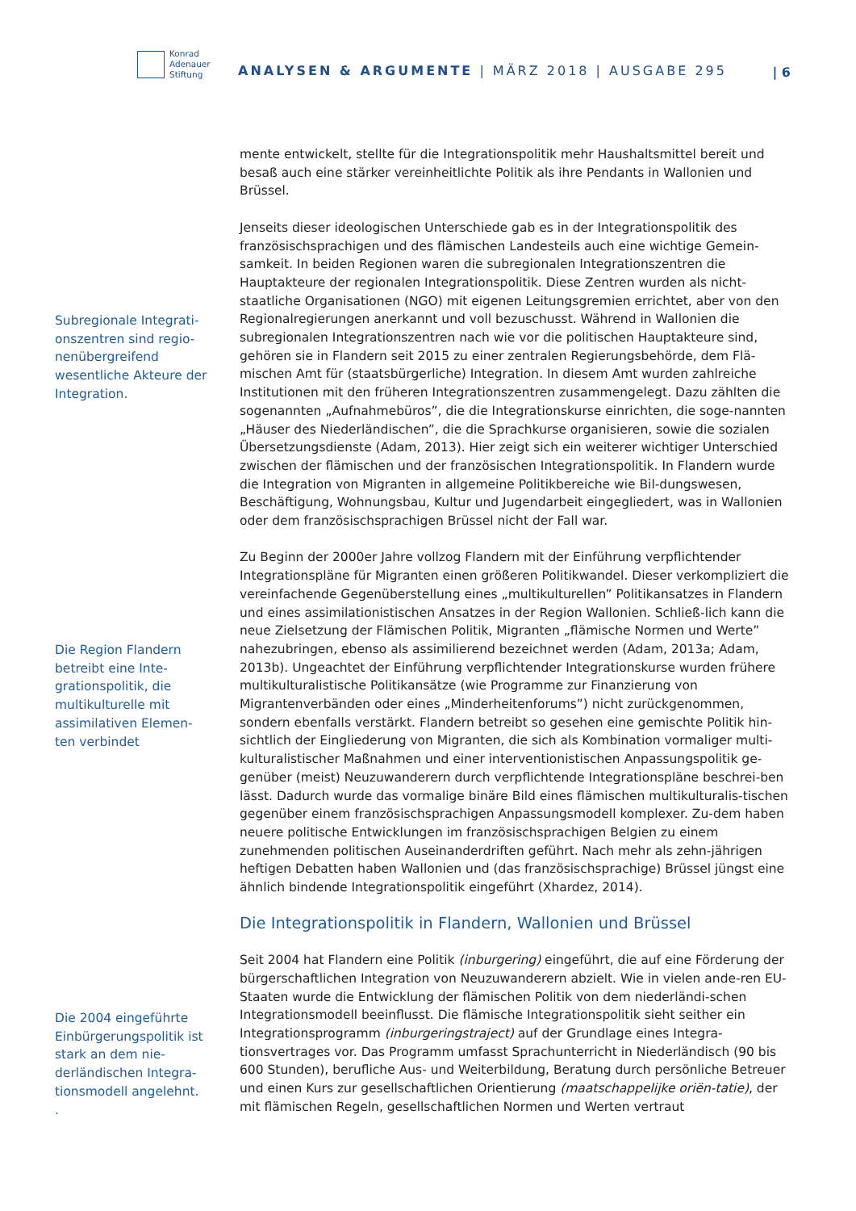Konrad
Adenauer
Stiftung
ANALYSEN & ARGUMENTE | MÄRZ 2018 | AUSGABE 295
| 6
Subregionale Integrati-onszentren sind regio-nenübergreifend wesentliche Akteure der Integration.
Die Region Flandern betreibt eine Inte-grationspolitik, die multikulturelle mit assimilativen Elemen-ten verbindet
Die 2004 eingeführte Einbürgerungspolitik ist stark an dem nie-derländischen Integra-tionsmodell angelehnt.
.
mente entwickelt, stellte für die Integrationspolitik mehr Haushaltsmittel bereit und besaß auch eine stärker vereinheitlichte Politik als ihre Pendants in Wallonien und Brüssel.
Jenseits dieser ideologischen Unterschiede gab es in der Integrationspolitik des französischsprachigen und des flämischen Landesteils auch eine wichtige Gemein-samkeit. In beiden Regionen waren die subregionalen Integrationszentren die Hauptakteure der regionalen Integrationspolitik. Diese Zentren wurden als nicht-staatliche Organisationen (NGO) mit eigenen Leitungsgremien errichtet, aber von den Regionalregierungen anerkannt und voll bezuschusst. Während in Wallonien die subregionalen Integrationszentren nach wie vor die politischen Hauptakteure sind, gehören sie in Flandern seit 2015 zu einer zentralen Regierungsbehörde, dem Flä-mischen Amt für (staatsbürgerliche) Integration. In diesem Amt wurden zahlreiche Institutionen mit den früheren Integrationszentren zusammengelegt. Dazu zählten die sogenannten „Aufnahmebüros”, die die Integrationskurse einrichten, die soge-nannten „Häuser des Niederländischen”, die die Sprachkurse organisieren, sowie die sozialen Übersetzungsdienste (Adam, 2013). Hier zeigt sich ein weiterer wichtiger Unterschied zwischen der flämischen und der französischen Integrationspolitik. In Flandern wurde die Integration von Migranten in allgemeine Politikbereiche wie Bil-dungswesen, Beschäftigung, Wohnungsbau, Kultur und Jugendarbeit eingegliedert, was in Wallonien oder dem französischsprachigen Brüssel nicht der Fall war.
Zu Beginn der 2000er Jahre vollzog Flandern mit der Einführung verpflichtender Integrationspläne für Migranten einen größeren Politikwandel. Dieser verkompliziert die vereinfachende Gegenüberstellung eines „multikulturellen” Politikansatzes in Flandern und eines assimilationistischen Ansatzes in der Region Wallonien. Schließ-lich kann die neue Zielsetzung der Flämischen Politik, Migranten „flämische Normen und Werte” nahezubringen, ebenso als assimilierend bezeichnet werden (Adam, 2013a; Adam, 2013b). Ungeachtet der Einführung verpflichtender Integrationskurse wurden frühere multikulturalistische Politikansätze (wie Programme zur Finanzierung von Migrantenverbänden oder eines „Minderheitenforums”) nicht zurückgenommen, sondern ebenfalls verstärkt. Flandern betreibt so gesehen eine gemischte Politik hin-sichtlich der Eingliederung von Migranten, die sich als Kombination vormaliger multi-kulturalistischer Maßnahmen und einer interventionistischen Anpassungspolitik ge-genüber (meist) Neuzuwanderern durch verpflichtende Integrationspläne beschrei-ben lässt. Dadurch wurde das vormalige binäre Bild eines flämischen multikulturalis-tischen gegenüber einem französischsprachigen Anpassungsmodell komplexer. Zu-dem haben neuere politische Entwicklungen im französischsprachigen Belgien zu einem zunehmenden politischen Auseinanderdriften geführt. Nach mehr als zehn-jährigen heftigen Debatten haben Wallonien und (das französischsprachige) Brüssel jüngst eine ähnlich bindende Integrationspolitik eingeführt (Xhardez, 2014).
Die Integrationspolitik in Flandern, Wallonien und Brüssel
Seit 2004 hat Flandern eine Politik (inburgering) eingeführt, die auf eine Förderung der bürgerschaftlichen Integration von Neuzuwanderern abzielt. Wie in vielen ande-ren EU-Staaten wurde die Entwicklung der flämischen Politik von dem niederländi-schen Integrationsmodell beeinflusst. Die flämische Integrationspolitik sieht seither ein Integrationsprogramm (inburgeringstraject) auf der Grundlage eines Integra-tionsvertrages vor. Das Programm umfasst Sprachunterricht in Niederländisch (90 bis 600 Stunden), berufliche Aus- und Weiterbildung, Beratung durch persönliche Betreuer und einen Kurs zur gesellschaftlichen Orientierung (maatschappelijke oriën-tatie), der mit flämischen Regeln, gesellschaftlichen Normen und Werten vertraut